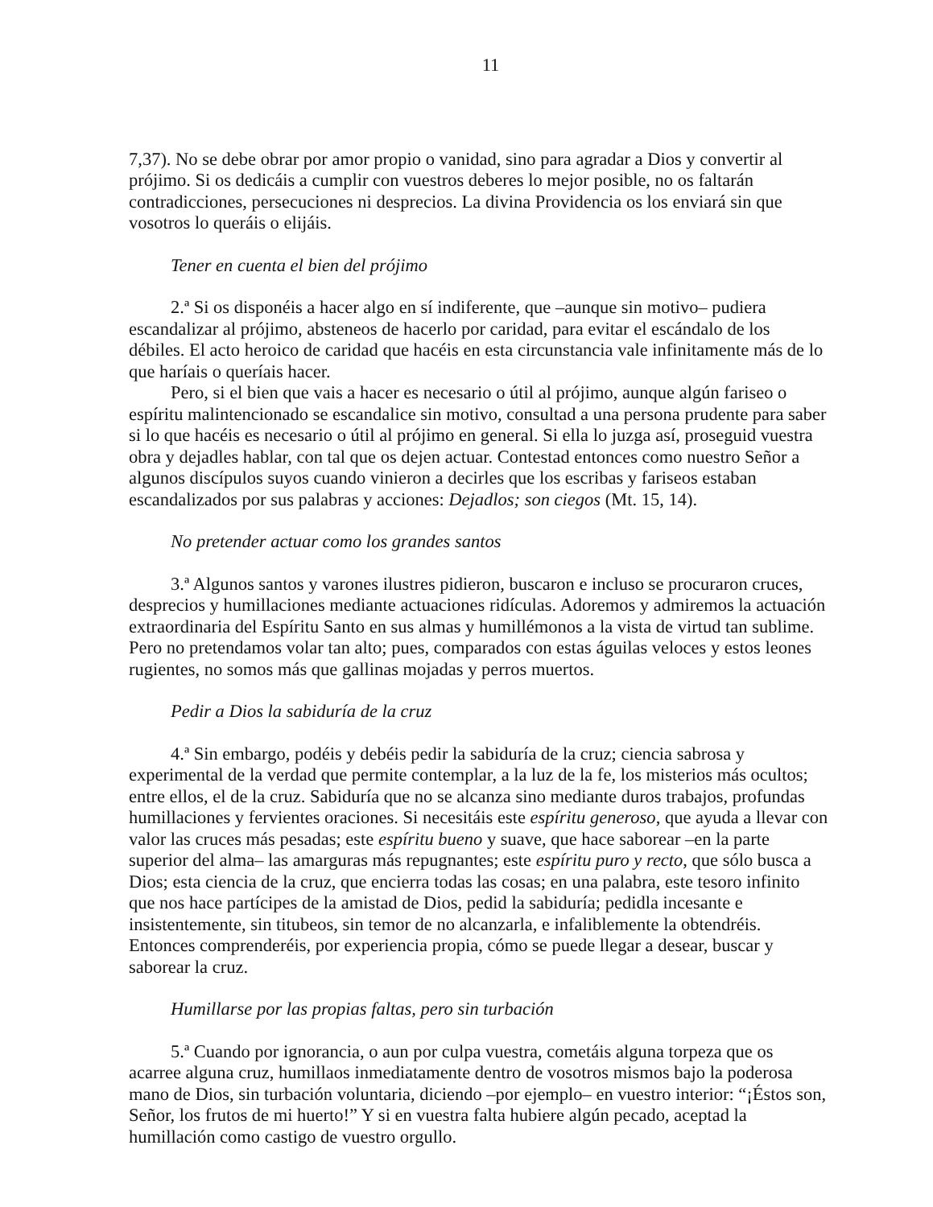11
7,37). No se debe obrar por amor propio o vanidad, sino para agradar a Dios y convertir al prójimo. Si os dedicáis a cumplir con vuestros deberes lo mejor posible, no os faltarán contradicciones, persecuciones ni desprecios. La divina Providencia os los enviará sin que vosotros lo queráis o elijáis.
Tener en cuenta el bien del prójimo
2.ª Si os disponéis a hacer algo en sí indiferente, que –aunque sin motivo– pudiera escandalizar al prójimo, absteneos de hacerlo por caridad, para evitar el escándalo de los débiles. El acto heroico de caridad que hacéis en esta circunstancia vale infinitamente más de lo que haríais o queríais hacer.
Pero, si el bien que vais a hacer es necesario o útil al prójimo, aunque algún fariseo o espíritu malintencionado se escandalice sin motivo, consultad a una persona prudente para saber si lo que hacéis es necesario o útil al prójimo en general. Si ella lo juzga así, proseguid vuestra obra y dejadles hablar, con tal que os dejen actuar. Contestad entonces como nuestro Señor a algunos discípulos suyos cuando vinieron a decirles que los escribas y fariseos estaban escandalizados por sus palabras y acciones: Dejadlos; son ciegos (Mt. 15, 14).
No pretender actuar como los grandes santos
3.ª Algunos santos y varones ilustres pidieron, buscaron e incluso se procuraron cruces, desprecios y humillaciones mediante actuaciones ridículas. Adoremos y admiremos la actuación extraordinaria del Espíritu Santo en sus almas y humillémonos a la vista de virtud tan sublime. Pero no pretendamos volar tan alto; pues, comparados con estas águilas veloces y estos leones rugientes, no somos más que gallinas mojadas y perros muertos.
Pedir a Dios la sabiduría de la cruz
4.ª Sin embargo, podéis y debéis pedir la sabiduría de la cruz; ciencia sabrosa y experimental de la verdad que permite contemplar, a la luz de la fe, los misterios más ocultos; entre ellos, el de la cruz. Sabiduría que no se alcanza sino mediante duros trabajos, profundas humillaciones y fervientes oraciones. Si necesitáis este espíritu generoso, que ayuda a llevar con valor las cruces más pesadas; este espíritu bueno y suave, que hace saborear –en la parte superior del alma– las amarguras más repugnantes; este espíritu puro y recto, que sólo busca a Dios; esta ciencia de la cruz, que encierra todas las cosas; en una palabra, este tesoro infinito que nos hace partícipes de la amistad de Dios, pedid la sabiduría; pedidla incesante e insistentemente, sin titubeos, sin temor de no alcanzarla, e infaliblemente la obtendréis. Entonces comprenderéis, por experiencia propia, cómo se puede llegar a desear, buscar y saborear la cruz.
Humillarse por las propias faltas, pero sin turbación
5.ª Cuando por ignorancia, o aun por culpa vuestra, cometáis alguna torpeza que os acarree alguna cruz, humillaos inmediatamente dentro de vosotros mismos bajo la poderosa mano de Dios, sin turbación voluntaria, diciendo –por ejemplo– en vuestro interior: “¡Éstos son, Señor, los frutos de mi huerto!” Y si en vuestra falta hubiere algún pecado, aceptad la humillación como castigo de vuestro orgullo.